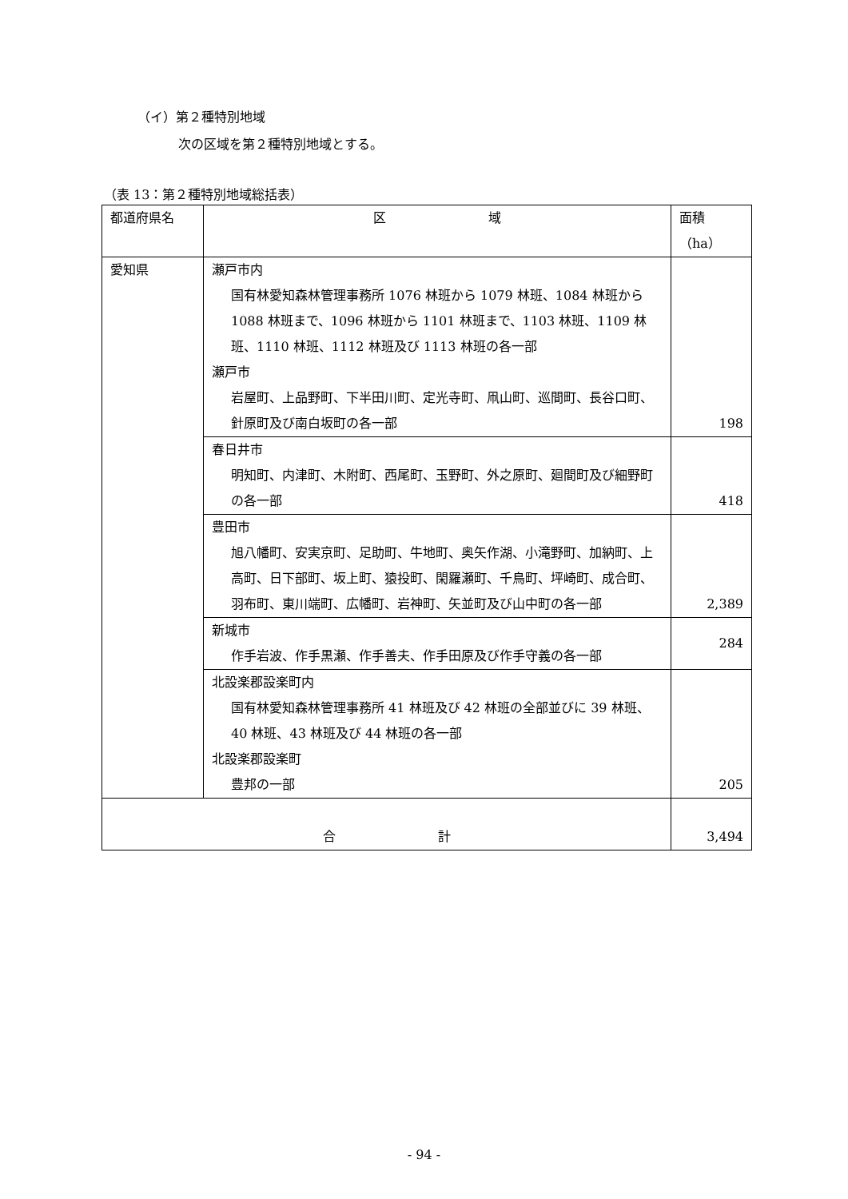（イ）第２種特別地域
次の区域を第２種特別地域とする。
（表 13：第２種特別地域総括表）
| 都道府県名 | 区 域 | 面積（ha） |
| --- | --- | --- |
| 愛知県 | 瀬戸市内 国有林愛知森林管理事務所 1076 林班から 1079 林班、1084 林班から 1088 林班まで、1096 林班から 1101 林班まで、1103 林班、1109 林班、1110 林班、1112 林班及び 1113 林班の各一部 瀬戸市 岩屋町、上品野町、下半田川町、定光寺町、凧山町、巡間町、長谷口町、針原町及び南白坂町の各一部 | 198 |
| | 春日井市 明知町、内津町、木附町、西尾町、玉野町、外之原町、廻間町及び細野町の各一部 | 418 |
| | 豊田市 旭八幡町、安実京町、足助町、牛地町、奥矢作湖、小滝野町、加納町、上高町、日下部町、坂上町、猿投町、閑羅瀬町、千鳥町、坪崎町、成合町、羽布町、東川端町、広幡町、岩神町、矢並町及び山中町の各一部 | 2,389 |
| | 新城市 作手岩波、作手黒瀬、作手善夫、作手田原及び作手守義の各一部 | 284 |
| | 北設楽郡設楽町内 国有林愛知森林管理事務所 41 林班及び 42 林班の全部並びに 39 林班、40 林班、43 林班及び 44 林班の各一部 北設楽郡設楽町 豊邦の一部 | 205 |
| 合 計 | | 3,494 |
- 94 -